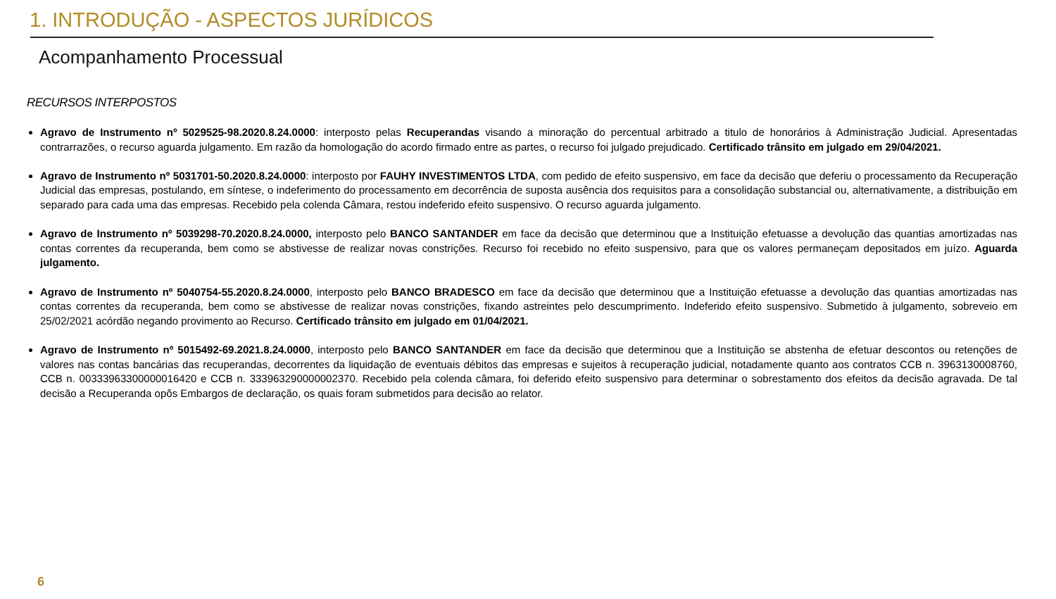1. INTRODUÇÃO - ASPECTOS JURÍDICOS
Acompanhamento Processual
RECURSOS INTERPOSTOS
Agravo de Instrumento nº 5029525-98.2020.8.24.0000: interposto pelas Recuperandas visando a minoração do percentual arbitrado a titulo de honorários à Administração Judicial. Apresentadas contrarrazões, o recurso aguarda julgamento. Em razão da homologação do acordo firmado entre as partes, o recurso foi julgado prejudicado. Certificado trânsito em julgado em 29/04/2021.
Agravo de Instrumento nº 5031701-50.2020.8.24.0000: interposto por FAUHY INVESTIMENTOS LTDA, com pedido de efeito suspensivo, em face da decisão que deferiu o processamento da Recuperação Judicial das empresas, postulando, em síntese, o indeferimento do processamento em decorrência de suposta ausência dos requisitos para a consolidação substancial ou, alternativamente, a distribuição em separado para cada uma das empresas. Recebido pela colenda Câmara, restou indeferido efeito suspensivo. O recurso aguarda julgamento.
Agravo de Instrumento nº 5039298-70.2020.8.24.0000, interposto pelo BANCO SANTANDER em face da decisão que determinou que a Instituição efetuasse a devolução das quantias amortizadas nas contas correntes da recuperanda, bem como se abstivesse de realizar novas constrições. Recurso foi recebido no efeito suspensivo, para que os valores permaneçam depositados em juízo. Aguarda julgamento.
Agravo de Instrumento nº 5040754-55.2020.8.24.0000, interposto pelo BANCO BRADESCO em face da decisão que determinou que a Instituição efetuasse a devolução das quantias amortizadas nas contas correntes da recuperanda, bem como se abstivesse de realizar novas constrições, fixando astreintes pelo descumprimento. Indeferido efeito suspensivo. Submetido à julgamento, sobreveio em 25/02/2021 acórdão negando provimento ao Recurso. Certificado trânsito em julgado em 01/04/2021.
Agravo de Instrumento nº 5015492-69.2021.8.24.0000, interposto pelo BANCO SANTANDER em face da decisão que determinou que a Instituição se abstenha de efetuar descontos ou retenções de valores nas contas bancárias das recuperandas, decorrentes da liquidação de eventuais débitos das empresas e sujeitos à recuperação judicial, notadamente quanto aos contratos CCB n. 3963130008760, CCB n. 00333963300000016420 e CCB n. 333963290000002370. Recebido pela colenda câmara, foi deferido efeito suspensivo para determinar o sobrestamento dos efeitos da decisão agravada. De tal decisão a Recuperanda opôs Embargos de declaração, os quais foram submetidos para decisão ao relator.
6